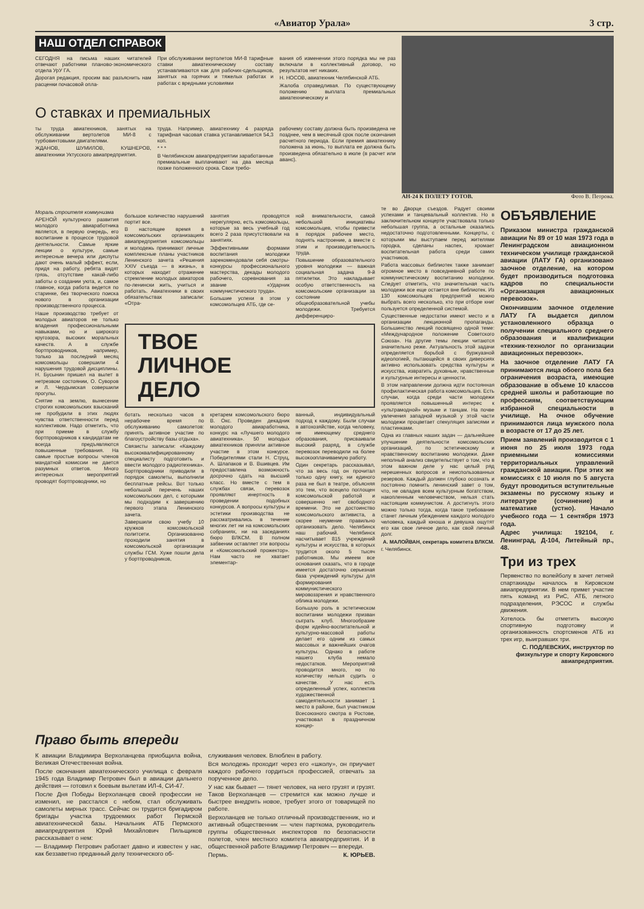«Авиатор Урала» 3 стр.
НАШ ОТДЕЛ СПРАВОК
СЕГОДНЯ на письма наших читателей отвечают работники планово-экономического отдела УрУ ГА.
Дорогая редакция, просим вас разъяснить нам расценки почасовой опла-
При обслуживании вертолетов МИ-8 тарифные ставки авиатехническому составу устанавливаются как для рабочих-сдельщиков, занятых на горячих и тяжелых работах и работах с вредными условиями
вания об изменении этого порядка мы не раз включали в коллективный договор, но результатов нет никаких.
Н. НОСОВ, авиатехник Челябинской АТБ.
Жалоба справедливая. По существующему положению выплата премиальных авиатехническому и
О ставках и премиальных
ты труда авиатехников, занятых на обслуживании вертолетов МИ-8 с турбовинтовыми двигателями.
ЖДАНОВ, ШУМИЛОВ, КУШНЕРОВ, авиатехники Уктусского авиапредприятия.
труда. Например, авиатехнику 4 разряда тарифная часовая ставка устанавливается 54,3 коп.
* * *
В Челябинском авиапредприятии заработанные премиальные выплачивают на два месяца позже положенного срока. Свои требо-
рабочему составу должна быть произведена не позднее, чем в месячный срок после окончания расчетного периода. Если премия авиатехнику положена за июнь, то выплата ее должна быть произведена обязательно в июле (в расчет или аванс).
АН-24 К ПОЛЕТУ ГОТОВ. Фото В. Петрова.
Мораль строителя коммунизма
АРЕНОЙ культурного развития молодого авиаработника является, в первую очередь, его воспитание в процессе трудовой деятельности. Самые яркие лекции о культуре, самые интересные вечера или диспуты дают очень малый эффект, если, придя на работу, ребята видят грязь, отсутствие какой-либо заботы о создании уюта, и, самое главное, когда работа ведется по старинке, без творческого поиска нового в организации производственного процесса.
Наше производство требует от молодых авиаторов не только владения профессиональными навыками, но и широкого кругозора, высоких моральных качеств. А в службе бортпроводников, например, только за последний месяц комсомольцы совершили 4 нарушения трудовой дисциплины. Н. Бусынин пришел на вылет в нетрезвом состоянии, О. Суворов и Л. Чердымская совершили прогулы.
Снятие на землю, вынесение строгих комсомольских взысканий не пробудили в этих людях чувства ответственности перед коллективом. Надо отметить, что при приеме в службу бортпроводников к кандидатам не всегда предъявляются повышенные требования. На самые простые вопросы членов мандатной комиссии не дается разумных ответов. Много интересных мероприятий проводят бортпроводники, но
большое количество нарушений портит все.
В настоящее время в комсомольских организациях авиапредприятия комсомольцы и молодежь принимают личные комплексные планы участников Ленинского зачета «Решения XXIV съезда — в жизнь», в которых находит отражение стремление молодых авиаторов по-ленински жить, учиться и работать. Авиатехники в своих обязательствах записали: «Отра-
занятия проводятся нерегулярно, есть комсомольцы, которые за весь учебный год всего 2 раза присутствовали на занятиях.
Эффективными формами воспитания молодежи зарекомендовали себя смотры-конкурсы профессионального мастерства, декады молодого рабочего, соревнования за звание «Ударник коммунистического труда».
Большие успехи в этом у комсомольцев АТБ, где се-
ной внимательности, самой небольшой инициативы комсомольцев, чтобы привести в порядок рабочее место, поднять настроение, а вместе с этим и производительность труда.
Повышение образовательного уровня молодежи — важная социальная задача 9-й пятилетки. Это накладывает особую ответственность на комсомольские организации за состояние общеобразовательной учебы молодежи. Требуется дифференциро-
ТВОЕ
ЛИЧНОЕ
ДЕЛО
ботать несколько часов в нерабочее время по обслуживанию самолетов: принять активное участие по благоустройству базы отдыха».
Связисты записали: «Каждому высококвалифицированному специалисту подготовить и ввести молодого радиотехника». Бортпроводники приводили в порядок самолеты, выполнили бесплатные рейсы. Вот только небольшой перечень наших комсомольских дел, с которыми мы подходим к завершению первого этапа Ленинского зачета.
Завершили свою учебу 10 кружков комсомольской политсети. Организованно проходили занятия в комсомольской организации службы ГСМ. Хуже пошли дела у бортпроводников,
кретарем комсомольского бюро В. Окс. Проведен декадник молодого авиаработника, конкурс на «Лучшего молодого авиатехника». 50 молодых авиатехников приняли активное участие в этом конкурсе. Победителями стали Н. Струц, А. Шлапаков и В. Вшивцев. Им предоставлена возможность досрочно сдать на высший класс. Но вместе с тем в службах связи, перевозок проявляют инертность в проведении подобных конкурсов. А вопросы культуры и эстетики производства не рассматривались в течение многих лет ни на комсомольских собраниях, ни на заседаниях бюро ВЛКСМ. В полном забвении оставляет эти вопросы и «Комсомольский прожектор». Нам часто не хватает элементар-
ванный, индивидуальный подход к каждому. Были случаи в автохозяйстве, когда человеку, не имеющему среднего образования, присваивали высокий разряд, в службе перевозок переводили на более высокооплачиваемую работу.
Один секретарь рассказывал, что за весь год он прочитал только одну книгу, ни единого раза не был в театре, объясняя это тем, что всецело поглощен комсомольской работой и совершенно нет свободного времени. Это не достоинство комсомольского активиста, а скорее неумение правильно организовать дело. Челябинск наш рабочий. Челябинск насчитывает 815 учреждений культуры и искусства, в которых трудится около 5 тысяч работников. Мы имеем все основания сказать, что в городе имеется достаточно серьезная база учреждений культуры для формирования коммунистического мировоззрения и нравственного облика молодежи.
Большую роль в эстетическом воспитании молодежи призван сыграть клуб. Многообразие форм идейно-воспитательной и культурно-массовой работы делает его одним из самых массовых и важнейших очагов культуры. Однако в работе нашего клуба немало недостатков. Мероприятий проводится много, но по количеству нельзя судить о качестве. У нас есть определенный успех, коллектив художественной самодеятельности занимает 1 место в районе, был участником Всесоюзного смотра в Ростове, участвовал в праздничном концер-
Право быть впереди
К авиации Владимира Верхоланцева приобщила война, Великая Отечественная война.
После окончания авиатехнического училища с февраля 1945 года Владимир Петрович был в авиации дальнего действия — готовил к боевым вылетам ИЛ-4, СИ-47.
После Дня Победы Верхоланцев своей профессии не изменил, не расстался с небом, стал обслуживать самолеты мирных трасс. Сейчас он трудится бригадиром бригады участка трудоемких работ Пермской авиатехнической базы. Начальник АТБ Пермского авиапредприятия Юрий Михайлович Пильщиков рассказывает о нем:
— Владимир Петрович работает давно и известен у нас, как беззаветно преданный делу технического об-
служивания человек. Влюблен в работу.
Вся молодежь проходит через его «школу», он приучает каждого рабочего гордиться профессией, отвечать за порученное дело.
У нас как бывает — тянет человек, на него грузят и грузят. Таков Верхоланцев — стремится как можно лучше и быстрее внедрить новое, требует этого от товарищей по работе.
Верхоланцев не только отличный производственник, но и активный общественник — член парткома, руководитель группы общественных инспекторов по безопасности полетов, член местного комитета авиапредприятия. И в общественной работе Владимир Петрович — впереди.
Пермь. К. ЮРЬЕВ.
те во Дворце съездов. Радует своими успехами и танцевальный коллектив. Но в заключительном концерте участвовала только небольшая группа, а остальные оказались недостаточно подготовленными. Концерты, с которыми мы выступаем перед жителями городка, сделаны наспех, хромает воспитательная работа среди самих участников.
Работа массовых библиотек также занимает огромное место в повседневной работе по коммунистическому воспитанию молодежи. Следует отметить, что значительная часть молодежи все еще остается вне библиотек. Из 130 комсомольцев предприятий можно выбрать всего несколько, кто при отборе книг пользуется определенной системой.
Существенные недостатки имеют место и в организации лекционной пропаганды. Большинство лекций посвящено одной теме: «Международное положение Советского Союза». На другие темы лекции читаются значительно реже. Актуальность этой задачи определяется борьбой с буржуазной идеологией, пытающейся в своих диверсиях активно использовать средства культуры и искусства, извратить духовные, нравственные и культурные интересы и ценности.
В этом направлении должна идти постоянная профилактическая работа комсомольцев. Есть случаи, когда среди части молодежи проявляется повышенный интерес к «ультрамодной» музыке и танцам. На почве увлечения западной музыкой у этой части молодежи процветает спекуляция записями и пластинками.
Одна из главных наших задач — дальнейшее улучшение деятельности комсомольских организаций, по эстетическому и нравственному воспитанию молодежи. Даже неполный анализ свидетельствует о том, что в этом важном деле у нас целый ряд нерешенных вопросов и неиспользованных резервов. Каждый должен глубоко осознать и постоянно помнить ленинский завет о том, что, не овладев всем культурным богатством, накопленным человечеством, нельзя стать настоящим коммунистом. А достигнуть этого можно только тогда, когда такое требование станет личным убеждением каждого молодого человека, каждый юноша и девушка ощутят его как свое личное дело, как свой личный долг.
А. МАЛОЙВАН, секретарь комитета ВЛКСМ.
г. Челябинск.
ОБЪЯВЛЕНИЕ
Приказом министра гражданской авиации № 89 от 10 мая 1973 года в Ленинградском авиационном техническом училище гражданской авиации (ЛАТУ ГА) организовано заочное отделение, на котором будет производиться подготовка кадров по специальности «Организация авиационных перевозок».
Окончившим заочное отделение ЛАТУ ГА выдается диплом установленного образца о получении специального среднего образования и квалификации «техник-технолог по организации авиационных перевозок».
На заочное отделение ЛАТУ ГА принимаются лица обоего пола без ограничения возраста, имеющие образование в объеме 10 классов средней школы и работающие по профессиям, соответствующим избранной специальности в училище. На очное обучение принимаются лица мужского пола в возрасте от 17 до 25 лет.
Прием заявлений производится с 1 июня по 25 июля 1973 года приемными комиссиями территориальных управлений гражданской авиации. При этих же комиссиях с 10 июля по 5 августа будут проводиться вступительные экзамены по русскому языку и литературе (сочинение) и математике (устно). Начало учебного года — 1 сентября 1973 года.
Адрес училища: 192104, г. Ленинград, Д-104, Литейный пр., 48.
Три из трех
Первенство по волейболу в зачет летней спартакиады началось в Кировском авиапредприятии. В нем примет участие пять команд из РиС, АТБ, летного подразделения, РЭСОС и службы движения.
Хотелось бы отметить высокую спортивную подготовку и организованность спортсменов АТБ из трех игр, выигравших три.
С. ПОДЛЕВСКИХ, инструктор по физкультуре и спорту Кировского авиапредприятия.